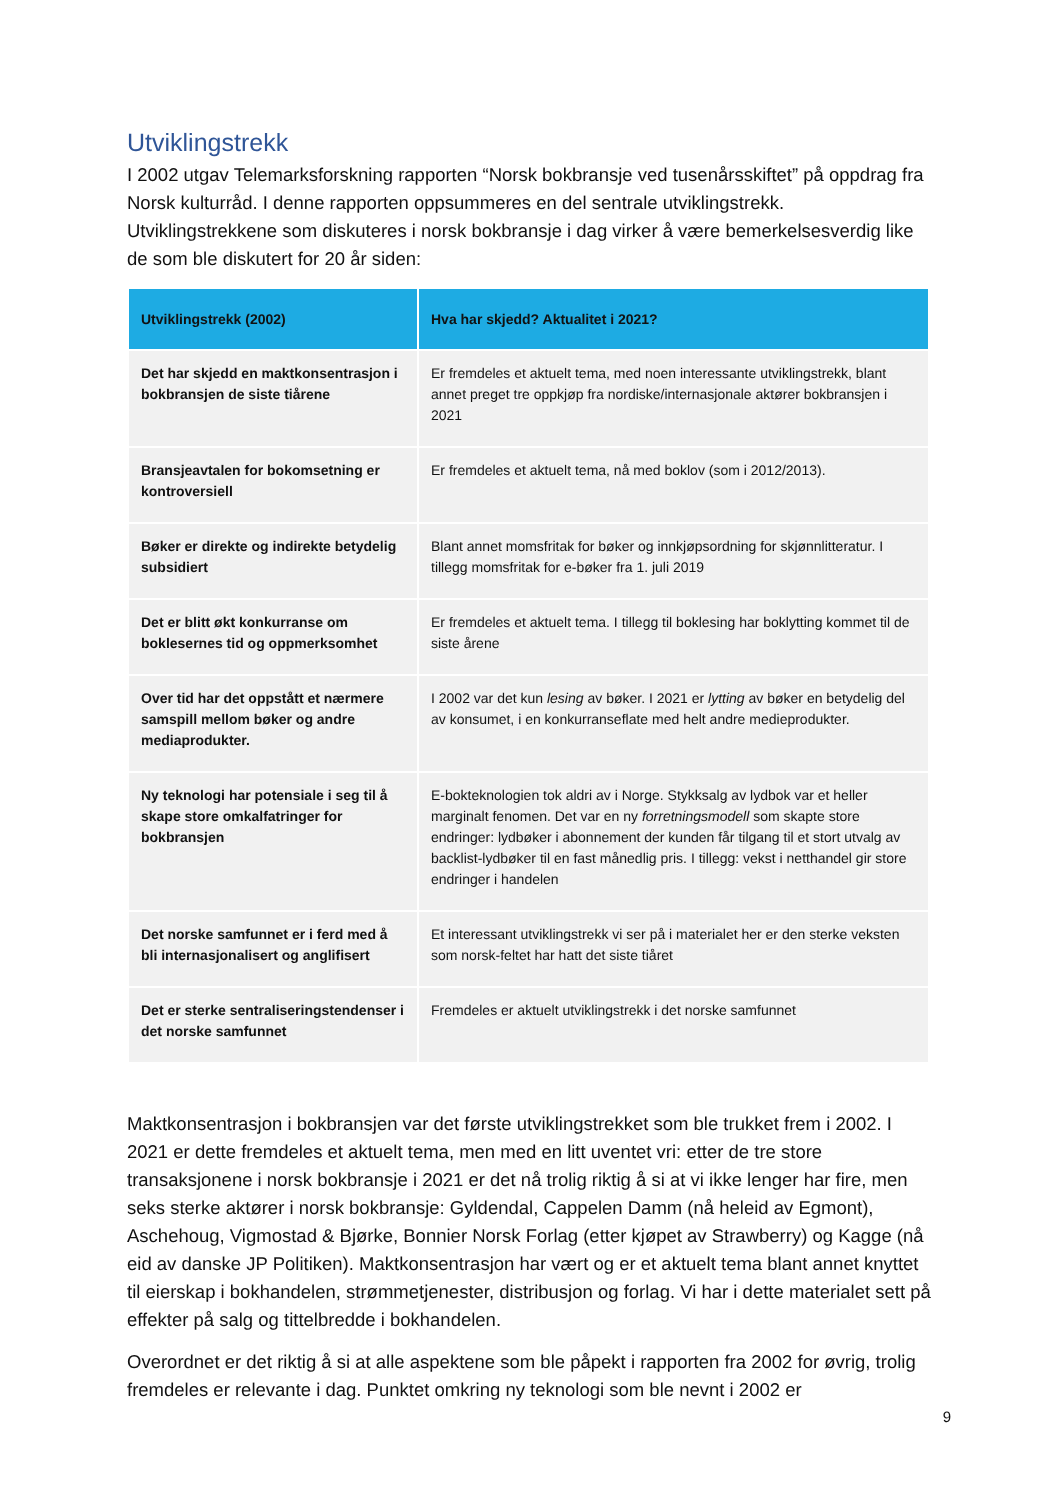Utviklingstrekk
I 2002 utgav Telemarksforskning rapporten “Norsk bokbransje ved tusenårsskiftet” på oppdrag fra Norsk kulturråd. I denne rapporten oppsummeres en del sentrale utviklingstrekk. Utviklingstrekkene som diskuteres i norsk bokbransje i dag virker å være bemerkelsesverdig like de som ble diskutert for 20 år siden:
| Utviklingstrekk (2002) | Hva har skjedd? Aktualitet i 2021? |
| --- | --- |
| Det har skjedd en maktkonsentrasjon i bokbransjen de siste tiårene | Er fremdeles et aktuelt tema, med noen interessante utviklingstrekk, blant annet preget tre oppkjøp fra nordiske/internasjonale aktører bokbransjen i 2021 |
| Bransjeavtalen for bokomsetning er kontroversiell | Er fremdeles et aktuelt tema, nå med boklov (som i 2012/2013). |
| Bøker er direkte og indirekte betydelig subsidiert | Blant annet momsfritak for bøker og innkjøpsordning for skjønnlitteratur. I tillegg momsfritak for e-bøker fra 1. juli 2019 |
| Det er blitt økt konkurranse om boklesernes tid og oppmerksomhet | Er fremdeles et aktuelt tema. I tillegg til boklesing har boklytting kommet til de siste årene |
| Over tid har det oppstått et nærmere samspill mellom bøker og andre mediaprodukter. | I 2002 var det kun lesing av bøker. I 2021 er lytting av bøker en betydelig del av konsumet, i en konkurranseflate med helt andre medieprodukter. |
| Ny teknologi har potensiale i seg til å skape store omkalfatringer for bokbransjen | E-bokteknologien tok aldri av i Norge. Stykksalg av lydbok var et heller marginalt fenomen. Det var en ny forretningsmodell som skapte store endringer: lydbøker i abonnement der kunden får tilgang til et stort utvalg av backlist-lydbøker til en fast månedlig pris. I tillegg: vekst i netthandel gir store endringer i handelen |
| Det norske samfunnet er i ferd med å bli internasjonalisert og anglifisert | Et interessant utviklingstrekk vi ser på i materialet her er den sterke veksten som norsk-feltet har hatt det siste tiåret |
| Det er sterke sentraliseringstendenser i det norske samfunnet | Fremdeles er aktuelt utviklingstrekk i det norske samfunnet |
Maktkonsentrasjon i bokbransjen var det første utviklingstrekket som ble trukket frem i 2002. I 2021 er dette fremdeles et aktuelt tema, men med en litt uventet vri: etter de tre store transaksjonene i norsk bokbransje i 2021 er det nå trolig riktig å si at vi ikke lenger har fire, men seks sterke aktører i norsk bokbransje: Gyldendal, Cappelen Damm (nå heleid av Egmont), Aschehoug, Vigmostad & Bjørke, Bonnier Norsk Forlag (etter kjøpet av Strawberry) og Kagge (nå eid av danske JP Politiken). Maktkonsentrasjon har vært og er et aktuelt tema blant annet knyttet til eierskap i bokhandelen, strømmetjenester, distribusjon og forlag. Vi har i dette materialet sett på effekter på salg og tittelbredde i bokhandelen.
Overordnet er det riktig å si at alle aspektene som ble påpekt i rapporten fra 2002 for øvrig, trolig fremdeles er relevante i dag. Punktet omkring ny teknologi som ble nevnt i 2002 er
9